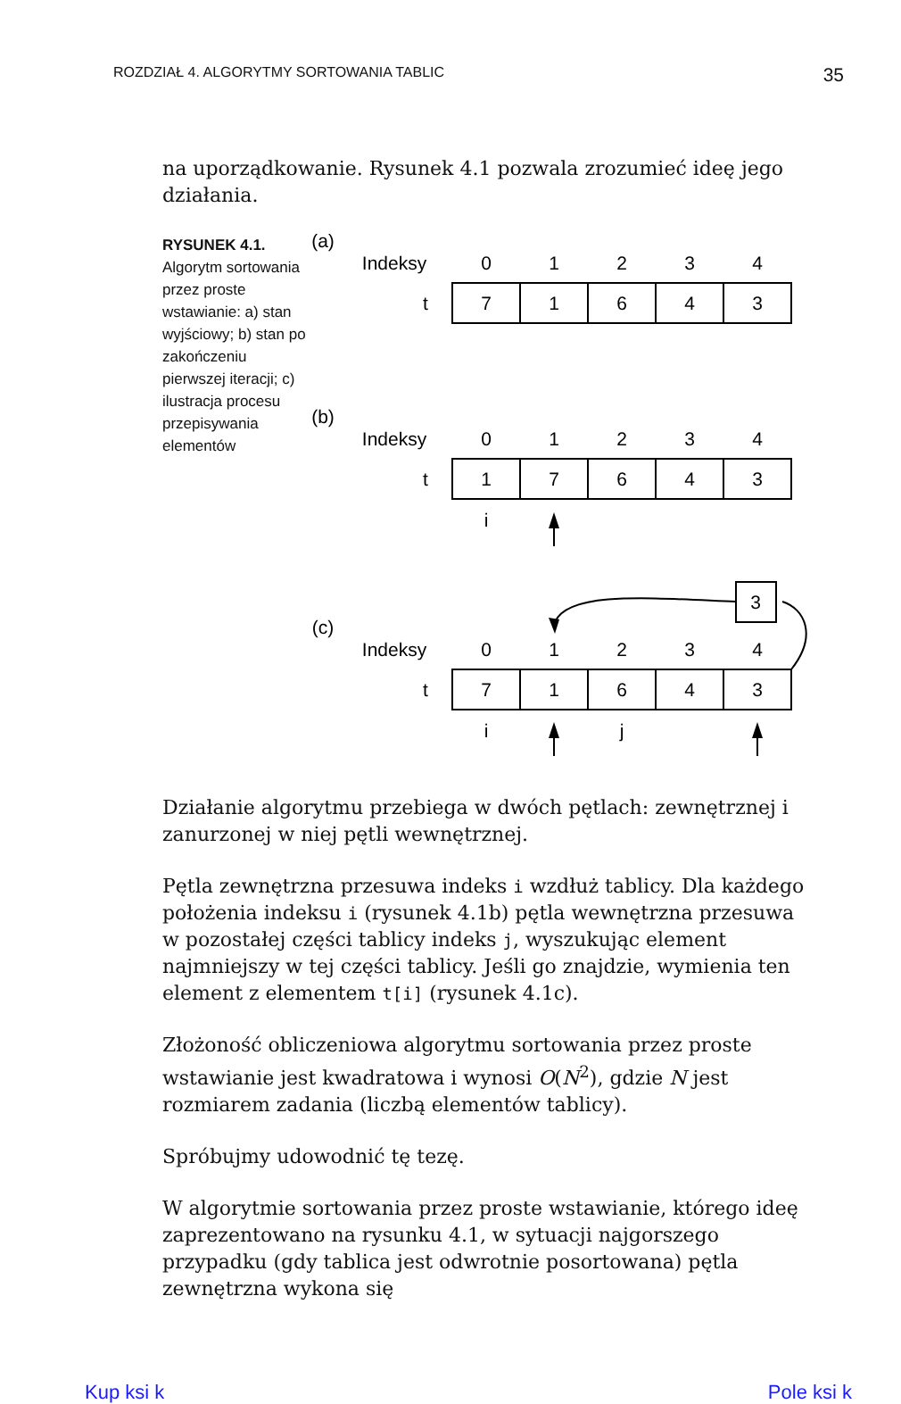ROZDZIAŁ 4. ALGORYTMY SORTOWANIA TABLIC 35
na uporządkowanie. Rysunek 4.1 pozwala zrozumieć ideę jego działania.
RYSUNEK 4.1.
Algorytm sortowania przez proste wstawianie: a) stan wyjściowy; b) stan po zakończeniu pierwszej iteracji; c) ilustracja procesu przepisywania elementów
(a)
Indeksy
0
1
2
3
4
t
7
1
6
4
3
(b)
Indeksy
0
1
2
3
4
t
1
7
6
4
3
i
3
(c)
Indeksy
0
1
2
3
4
t
7
1
6
4
3
i
j
Działanie algorytmu przebiega w dwóch pętlach: zewnętrznej i zanurzonej w niej pętli wewnętrznej.
Pętla zewnętrzna przesuwa indeks i wzdłuż tablicy. Dla każdego położenia indeksu i (rysunek 4.1b) pętla wewnętrzna przesuwa w pozostałej części tablicy indeks j, wyszukując element najmniejszy w tej części tablicy. Jeśli go znajdzie, wymienia ten element z elementem t[i] (rysunek 4.1c).
Złożoność obliczeniowa algorytmu sortowania przez proste wstawianie jest kwadratowa i wynosi O(N<sup>2</sup>), gdzie N jest rozmiarem zadania (liczbą elementów tablicy).
Spróbujmy udowodnić tę tezę.
W algorytmie sortowania przez proste wstawianie, którego ideę zaprezentowano na rysunku 4.1, w sytuacji najgorszego przypadku (gdy tablica jest odwrotnie posortowana) pętla zewnętrzna wykona się
Kup ksi k Pole ksi k